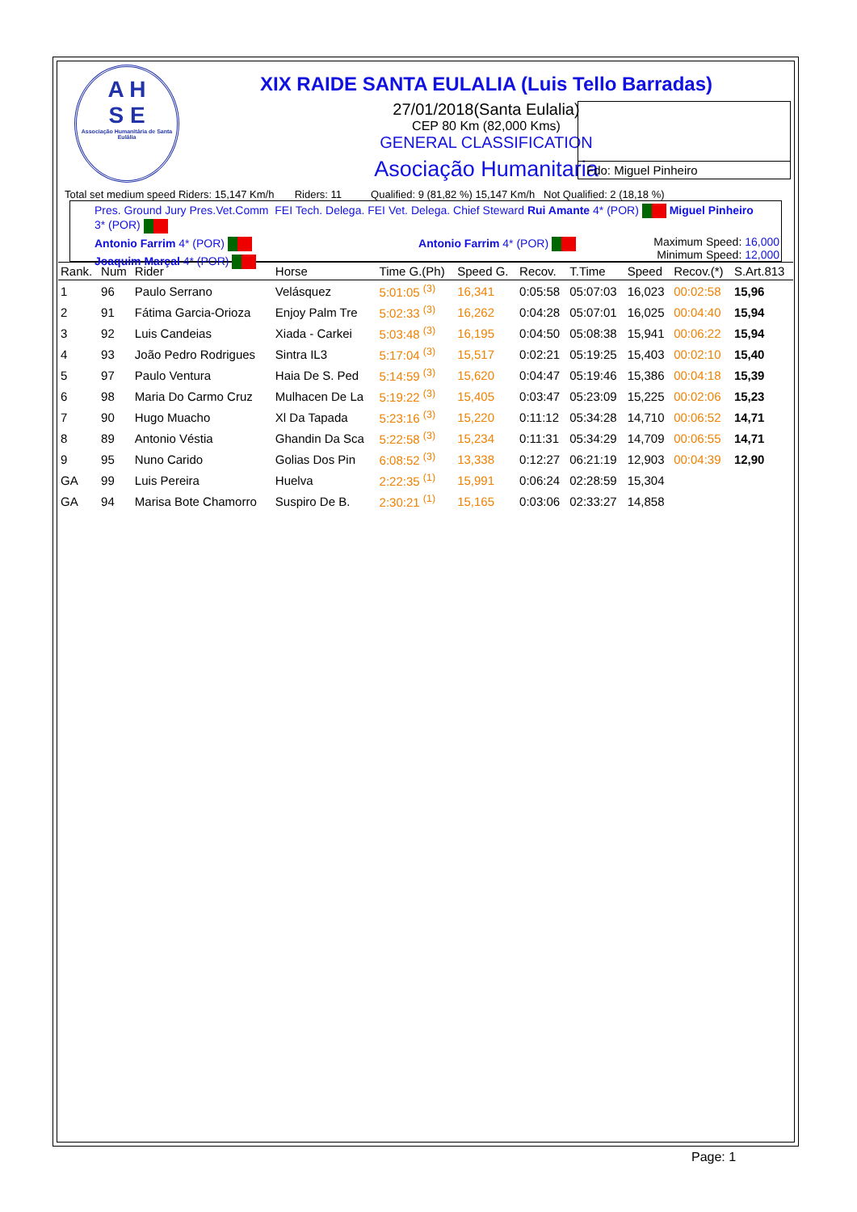A H
S E
Associação Humanitária de Santa Eulália
Fdo: Miguel Pinheiro
XIX RAIDE SANTA EULALIA (Luis Tello Barradas)
27/01/2018(Santa Eulalia)
CEP 80 Km (82,000 Kms)
GENERAL CLASSIFICATION
Asociação Humanitaria
Total set medium speed Riders: 15,147 Km/h Riders: 11 Qualified: 9 (81,82 %) 15,147 Km/h Not Qualified: 2 (18,18 %)
Pres. Ground Jury Pres.Vet.Comm FEI Tech. Delega. FEI Vet. Delega. Chief Steward Rui Amante 4* (POR) Miguel Pinheiro 3* (POR)
Antonio Farrim 4* (POR) Antonio Farrim 4* (POR)
Joaquim Marçal 4* (POR)
Maximum Speed: 16,000
Minimum Speed: 12,000
| Rank. | Num | Rider | Horse | Time G.(Ph) | Speed G. | Recov. | T.Time | Speed | Recov.(*) | S.Art.813 |
| --- | --- | --- | --- | --- | --- | --- | --- | --- | --- | --- |
| 1 | 96 | Paulo Serrano | Velásquez | 5:01:05 <sup>(3)</sup> | 16,341 | 0:05:58 | 05:07:03 | 16,023 | 00:02:58 | 15,96 |
| 2 | 91 | Fátima Garcia-Orioza | Enjoy Palm Tre | 5:02:33 <sup>(3)</sup> | 16,262 | 0:04:28 | 05:07:01 | 16,025 | 00:04:40 | 15,94 |
| 3 | 92 | Luis Candeias | Xiada - Carkei | 5:03:48 <sup>(3)</sup> | 16,195 | 0:04:50 | 05:08:38 | 15,941 | 00:06:22 | 15,94 |
| 4 | 93 | João Pedro Rodrigues | Sintra IL3 | 5:17:04 <sup>(3)</sup> | 15,517 | 0:02:21 | 05:19:25 | 15,403 | 00:02:10 | 15,40 |
| 5 | 97 | Paulo Ventura | Haia De S. Ped | 5:14:59 <sup>(3)</sup> | 15,620 | 0:04:47 | 05:19:46 | 15,386 | 00:04:18 | 15,39 |
| 6 | 98 | Maria Do Carmo Cruz | Mulhacen De La | 5:19:22 <sup>(3)</sup> | 15,405 | 0:03:47 | 05:23:09 | 15,225 | 00:02:06 | 15,23 |
| 7 | 90 | Hugo Muacho | Xl Da Tapada | 5:23:16 <sup>(3)</sup> | 15,220 | 0:11:12 | 05:34:28 | 14,710 | 00:06:52 | 14,71 |
| 8 | 89 | Antonio Véstia | Ghandin Da Sca | 5:22:58 <sup>(3)</sup> | 15,234 | 0:11:31 | 05:34:29 | 14,709 | 00:06:55 | 14,71 |
| 9 | 95 | Nuno Carido | Golias Dos Pin | 6:08:52 <sup>(3)</sup> | 13,338 | 0:12:27 | 06:21:19 | 12,903 | 00:04:39 | 12,90 |
| GA | 99 | Luis Pereira | Huelva | 2:22:35 <sup>(1)</sup> | 15,991 | 0:06:24 | 02:28:59 | 15,304 | | |
| GA | 94 | Marisa Bote Chamorro | Suspiro De B. | 2:30:21 <sup>(1)</sup> | 15,165 | 0:03:06 | 02:33:27 | 14,858 | | |
Page: 1